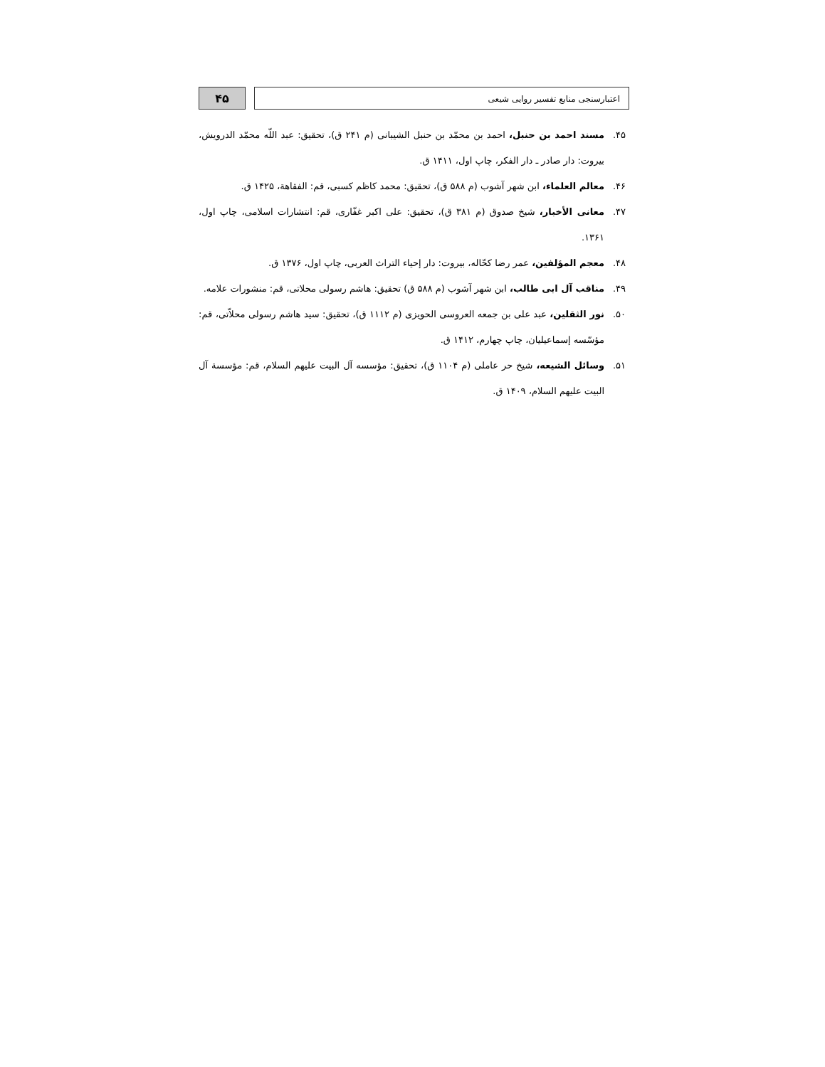اعتبارسنجی منابع تفسیر روایی شیعی
۴۵
۴۵. مسند احمد بن حنبل، احمد بن محمّد بن حنبل الشیبانی (م ۲۴۱ ق)، تحقیق: عبد اللّه محمّد الدرویش، بیروت: دار صادر ـ دار الفکر، چاپ اول، ۱۴۱۱ ق.
۴۶. معالم العلماء، ابن شهر آشوب (م ۵۸۸ ق)، تحقیق: محمد کاظم کسبی، قم: الفقاهة، ۱۴۲۵ ق.
۴۷. معانی الأخبار، شیخ صدوق (م ۳۸۱ ق)، تحقیق: علی اکبر غفّاری، قم: انتشارات اسلامی، چاپ اول، ۱۳۶۱.
۴۸. معجم المؤلفین، عمر رضا کحّاله، بیروت: دار إحیاء التراث العربی، چاپ اول، ۱۳۷۶ ق.
۴۹. مناقب آل ابی طالب، ابن شهر آشوب (م ۵۸۸ ق) تحقیق: هاشم رسولی محلاتی، قم: منشورات علامه.
۵۰. نور الثقلین، عبد علی بن جمعه العروسی الحویزی (م ۱۱۱۲ ق)، تحقیق: سید هاشم رسولی محلاّتی، قم: مؤسّسه إسماعیلیان، چاپ چهارم، ۱۴۱۲ ق.
۵۱. وسائل الشیعه، شیخ حر عاملی (م ۱۱۰۴ ق)، تحقیق: مؤسسه آل البیت علیهم السلام، قم: مؤسسة آل البیت علیهم السلام، ۱۴۰۹ ق.